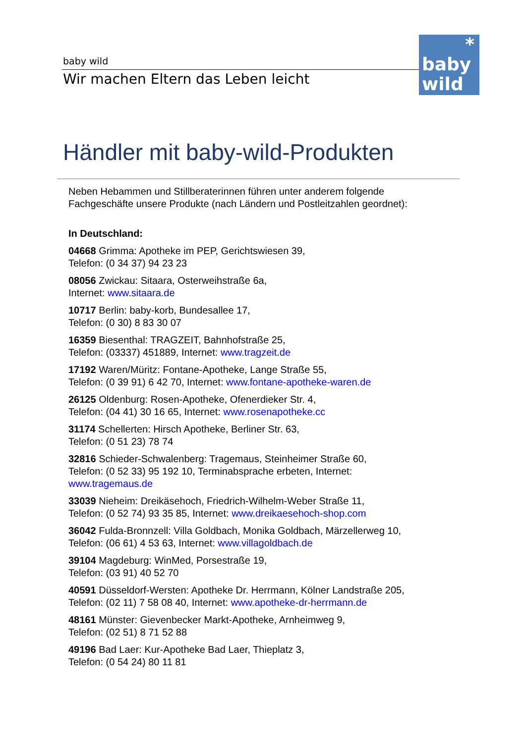baby wild
Wir machen Eltern das Leben leicht
*
baby
wild
Händler mit baby-wild-Produkten
Neben Hebammen und Stillberaterinnen führen unter anderem folgende Fachgeschäfte unsere Produkte (nach Ländern und Postleitzahlen geordnet):
In Deutschland:
04668 Grimma: Apotheke im PEP, Gerichtswiesen 39,
Telefon: (0 34 37) 94 23 23
08056 Zwickau: Sitaara, Osterweihstraße 6a,
Internet: www.sitaara.de
10717 Berlin: baby-korb, Bundesallee 17,
Telefon: (0 30) 8 83 30 07
16359 Biesenthal: TRAGZEIT, Bahnhofstraße 25,
Telefon: (03337) 451889, Internet: www.tragzeit.de
17192 Waren/Müritz: Fontane-Apotheke, Lange Straße 55,
Telefon: (0 39 91) 6 42 70, Internet: www.fontane-apotheke-waren.de
26125 Oldenburg: Rosen-Apotheke, Ofenerdieker Str. 4,
Telefon: (04 41) 30 16 65, Internet: www.rosenapotheke.cc
31174 Schellerten: Hirsch Apotheke, Berliner Str. 63,
Telefon: (0 51 23) 78 74
32816 Schieder-Schwalenberg: Tragemaus, Steinheimer Straße 60,
Telefon: (0 52 33) 95 192 10, Terminabsprache erbeten, Internet:
www.tragemaus.de
33039 Nieheim: Dreikäsehoch, Friedrich-Wilhelm-Weber Straße 11,
Telefon: (0 52 74) 93 35 85, Internet: www.dreikaesehoch-shop.com
36042 Fulda-Bronnzell: Villa Goldbach, Monika Goldbach, Märzellerweg 10,
Telefon: (06 61) 4 53 63, Internet: www.villagoldbach.de
39104 Magdeburg: WinMed, Porsestraße 19,
Telefon: (03 91) 40 52 70
40591 Düsseldorf-Wersten: Apotheke Dr. Herrmann, Kölner Landstraße 205,
Telefon: (02 11) 7 58 08 40, Internet: www.apotheke-dr-herrmann.de
48161 Münster: Gievenbecker Markt-Apotheke, Arnheimweg 9,
Telefon: (02 51) 8 71 52 88
49196 Bad Laer: Kur-Apotheke Bad Laer, Thieplatz 3,
Telefon: (0 54 24) 80 11 81